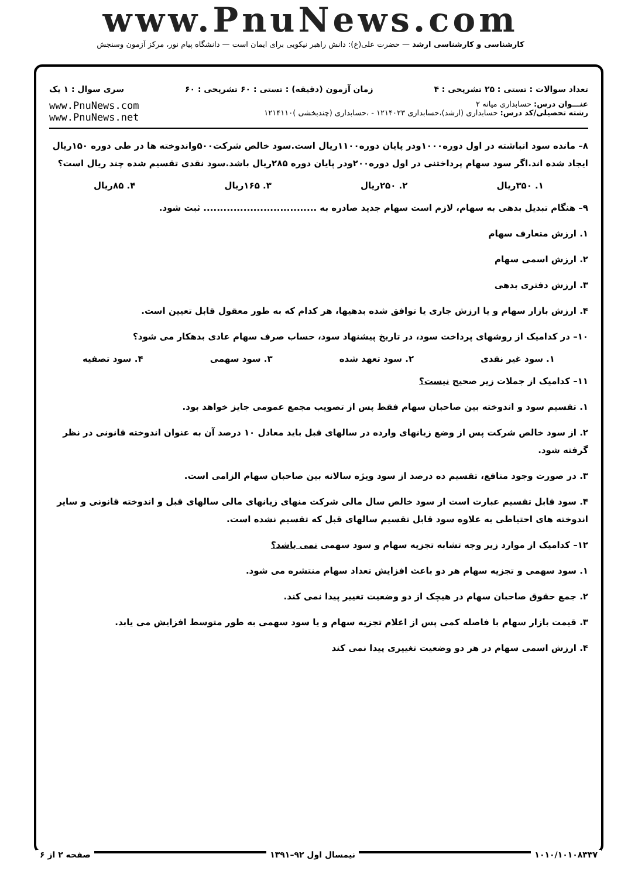www.PnuNews.com
کارشناسی و کارشناسی ارشد — حضرت علی(ع): دانش راهبر نیکویی برای ایمان است — دانشگاه پیام نور، مرکز آزمون وسنجش
تعداد سوالات : تستی : ۲۵ تشریحی : ۴ زمان آزمون (دقیقه) : تستی : ۶۰ تشریحی : ۶۰ سری سوال : ۱ یک
عنـــوان درس: حسابداری میانه ۲
رشته تحصیلی/کد درس: حسابداری (ارشد)،حسابداری ۱۲۱۴۰۲۳ - ،حسابداری (چندبخشی )۱۲۱۴۱۱۰
www.PnuNews.com
www.PnuNews.net
۸– مانده سود انباشته در اول دوره۱۰۰۰ودر پایان دوره۱۱۰۰ریال است.سود خالص شرکت۵۰۰واندوخته ها در طی دوره ۱۵۰ریال ایجاد شده اند.اگر سود سهام پرداختنی در اول دوره۲۰۰ودر پایان دوره ۲۸۵ریال باشد.سود نقدی تقسیم شده چند ریال است؟
۱. ۳۵۰ریال ۲. ۲۵۰ریال ۳. ۱۶۵ریال ۴. ۸۵ریال
۹– هنگام تبدیل بدهی به سهام، لازم است سهام جدید صادره به .................................. ثبت شود.
۱. ارزش متعارف سهام
۲. ارزش اسمی سهام
۳. ارزش دفتری بدهی
۴. ارزش بازار سهام و یا ارزش جاری یا توافق شده بدهیها، هر کدام که به طور معقول قابل تعیین است.
۱۰– در کدامیک از روشهای پرداخت سود، در تاریخ پیشنهاد سود، حساب صرف سهام عادی بدهکار می شود؟
۱. سود غیر نقدی ۲. سود تعهد شده ۳. سود سهمی ۴. سود تصفیه
۱۱– کدامیک از جملات زیر صحیح نیست؟
۱. تقسیم سود و اندوخته بین صاحبان سهام فقط پس از تصویب مجمع عمومی جایز خواهد بود.
۲. از سود خالص شرکت پس از وضع زیانهای وارده در سالهای قبل باید معادل ۱۰ درصد آن به عنوان اندوخته قانونی در نظر گرفته شود.
۳. در صورت وجود منافع، تقسیم ده درصد از سود ویژه سالانه بین صاحبان سهام الزامی است.
۴. سود قابل تقسیم عبارت است از سود خالص سال مالی شرکت منهای زیانهای مالی سالهای قبل و اندوخته قانونی و سایر اندوخته های احتیاطی به علاوه سود قابل تقسیم سالهای قبل که تقسیم نشده است.
۱۲– کدامیک از موارد زیر وجه تشابه تجزیه سهام و سود سهمی نمی باشد؟
۱. سود سهمی و تجزیه سهام هر دو باعث افزایش تعداد سهام منتشره می شود.
۲. جمع حقوق صاحبان سهام در هیچک از دو وضعیت تغییر پیدا نمی کند.
۳. قیمت بازار سهام با فاصله کمی پس از اعلام تجزیه سهام و یا سود سهمی به طور متوسط افزایش می یابد.
۴. ارزش اسمی سهام در هر دو وضعیت تغییری پیدا نمی کند
۱۰۱۰/۱۰۱۰۸۳۳۷ نیمسال اول ۹۲–۱۳۹۱ صفحه ۲ از ۶